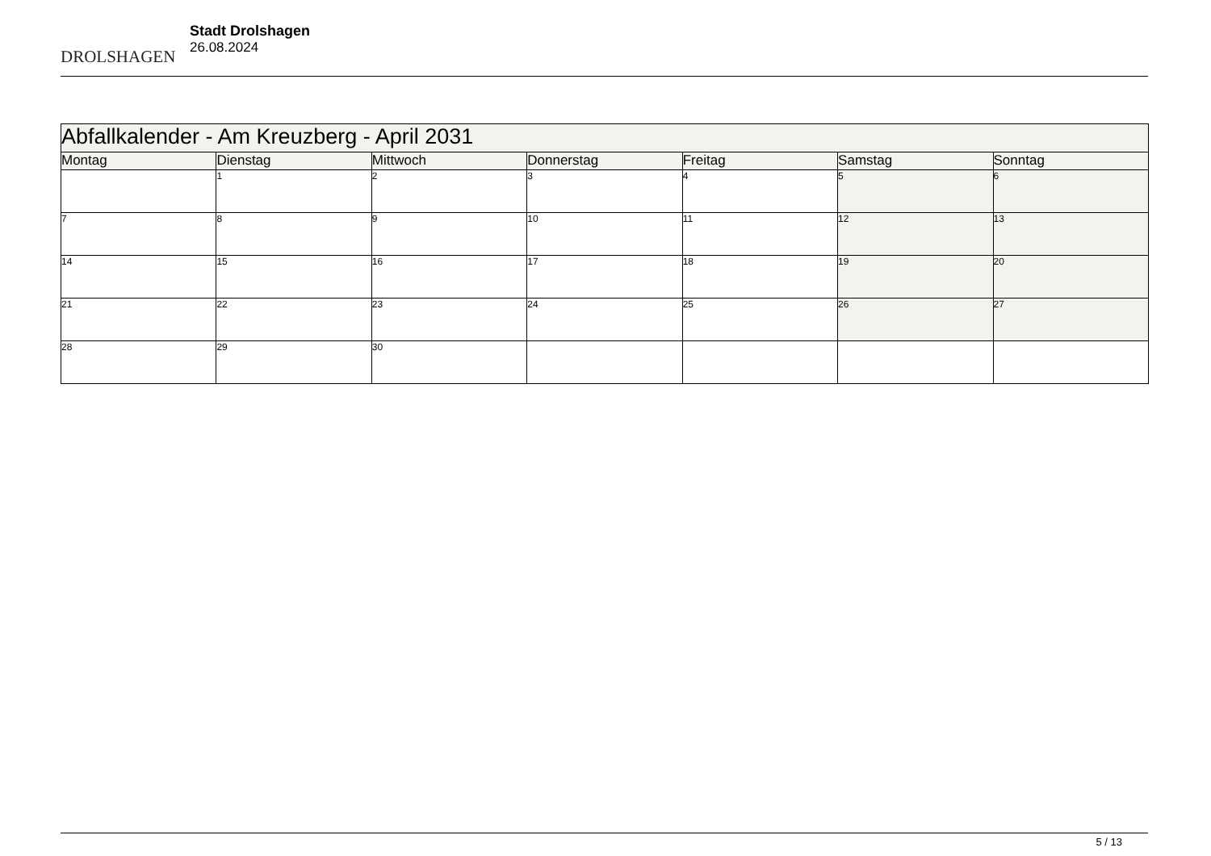DROLSHAGEN
Stadt Drolshagen
26.08.2024
| Abfallkalender - Am Kreuzberg - April 2031 | | | | | | |
| --- | --- | --- | --- | --- | --- | --- |
| Montag | Dienstag | Mittwoch | Donnerstag | Freitag | Samstag | Sonntag |
| | 1 | 2 | 3 | 4 | 5 | 6 |
| 7 | 8 | 9 | 10 | 11 | 12 | 13 |
| 14 | 15 | 16 | 17 | 18 | 19 | 20 |
| 21 | 22 | 23 | 24 | 25 | 26 | 27 |
| 28 | 29 | 30 | | | | |
5 / 13